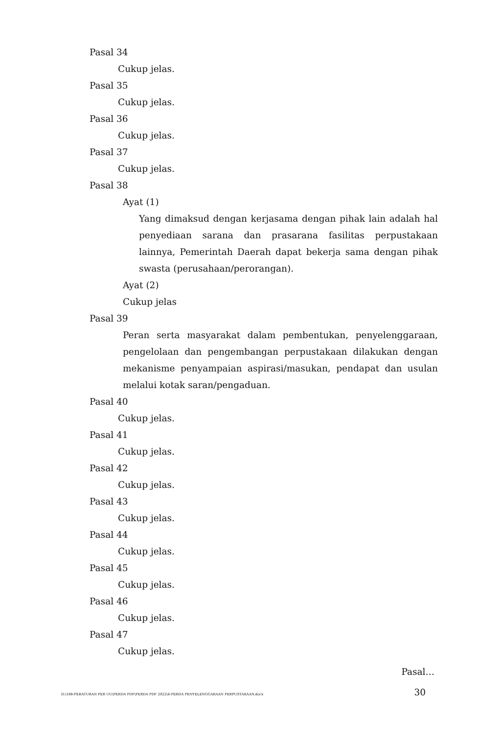Pasal 34
Cukup jelas.
Pasal 35
Cukup jelas.
Pasal 36
Cukup jelas.
Pasal 37
Cukup jelas.
Pasal 38
Ayat (1)
Yang dimaksud dengan kerjasama dengan pihak lain adalah hal penyediaan sarana dan prasarana fasilitas perpustakaan lainnya, Pemerintah Daerah dapat bekerja sama dengan pihak swasta (perusahaan/perorangan).
Ayat (2)
Cukup jelas
Pasal 39
Peran serta masyarakat dalam pembentukan, penyelenggaraan, pengelolaan dan pengembangan perpustakaan dilakukan dengan mekanisme penyampaian aspirasi/masukan, pendapat dan usulan melalui kotak saran/pengaduan.
Pasal 40
Cukup jelas.
Pasal 41
Cukup jelas.
Pasal 42
Cukup jelas.
Pasal 43
Cukup jelas.
Pasal 44
Cukup jelas.
Pasal 45
Cukup jelas.
Pasal 46
Cukup jelas.
Pasal 47
Cukup jelas.
Pasal…
D:\188-PERATURAN PER UU\PERDA PDF\PERDA PDF 2022\4-PERDA PENYELENGGARAAN PERPUSTAKAAN.docx 30